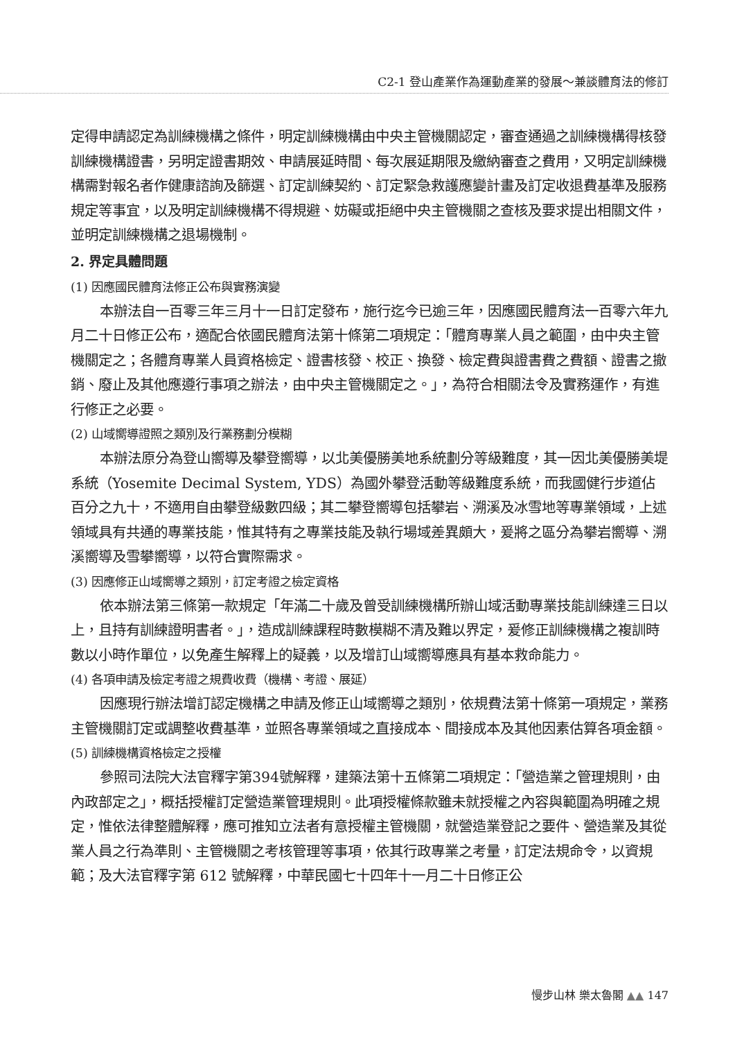C2-1 登山產業作為運動產業的發展～兼談體育法的修訂
定得申請認定為訓練機構之條件，明定訓練機構由中央主管機關認定，審查通過之訓練機構得核發訓練機構證書，另明定證書期效、申請展延時間、每次展延期限及繳納審查之費用，又明定訓練機構需對報名者作健康諮詢及篩選、訂定訓練契約、訂定緊急救護應變計畫及訂定收退費基準及服務規定等事宜，以及明定訓練機構不得規避、妨礙或拒絕中央主管機關之查核及要求提出相關文件，並明定訓練機構之退場機制。
2. 界定具體問題
(1) 因應國民體育法修正公布與實務演變
本辦法自一百零三年三月十一日訂定發布，施行迄今已逾三年，因應國民體育法一百零六年九月二十日修正公布，適配合依國民體育法第十條第二項規定：「體育專業人員之範圍，由中央主管機關定之；各體育專業人員資格檢定、證書核發、校正、換發、檢定費與證書費之費額、證書之撤銷、廢止及其他應遵行事項之辦法，由中央主管機關定之。」，為符合相關法令及實務運作，有進行修正之必要。
(2) 山域嚮導證照之類別及行業務劃分模糊
本辦法原分為登山嚮導及攀登嚮導，以北美優勝美地系統劃分等級難度，其一因北美優勝美堤系統（Yosemite Decimal System, YDS）為國外攀登活動等級難度系統，而我國健行步道佔百分之九十，不適用自由攀登級數四級；其二攀登嚮導包括攀岩、溯溪及冰雪地等專業領域，上述領域具有共通的專業技能，惟其特有之專業技能及執行場域差異頗大，爰將之區分為攀岩嚮導、溯溪嚮導及雪攀嚮導，以符合實際需求。
(3) 因應修正山域嚮導之類別，訂定考證之檢定資格
依本辦法第三條第一款規定「年滿二十歲及曾受訓練機構所辦山域活動專業技能訓練達三日以上，且持有訓練證明書者。」，造成訓練課程時數模糊不清及難以界定，爰修正訓練機構之複訓時數以小時作單位，以免產生解釋上的疑義，以及增訂山域嚮導應具有基本救命能力。
(4) 各項申請及檢定考證之規費收費（機構、考證、展延）
因應現行辦法增訂認定機構之申請及修正山域嚮導之類別，依規費法第十條第一項規定，業務主管機關訂定或調整收費基準，並照各專業領域之直接成本、間接成本及其他因素估算各項金額。
(5) 訓練機構資格檢定之授權
參照司法院大法官釋字第394號解釋，建築法第十五條第二項規定：「營造業之管理規則，由內政部定之」，概括授權訂定營造業管理規則。此項授權條款雖未就授權之內容與範圍為明確之規定，惟依法律整體解釋，應可推知立法者有意授權主管機關，就營造業登記之要件、營造業及其從業人員之行為準則、主管機關之考核管理等事項，依其行政專業之考量，訂定法規命令，以資規範；及大法官釋字第 612 號解釋，中華民國七十四年十一月二十日修正公
慢步山林 樂太魯閣 ▲▲ 147